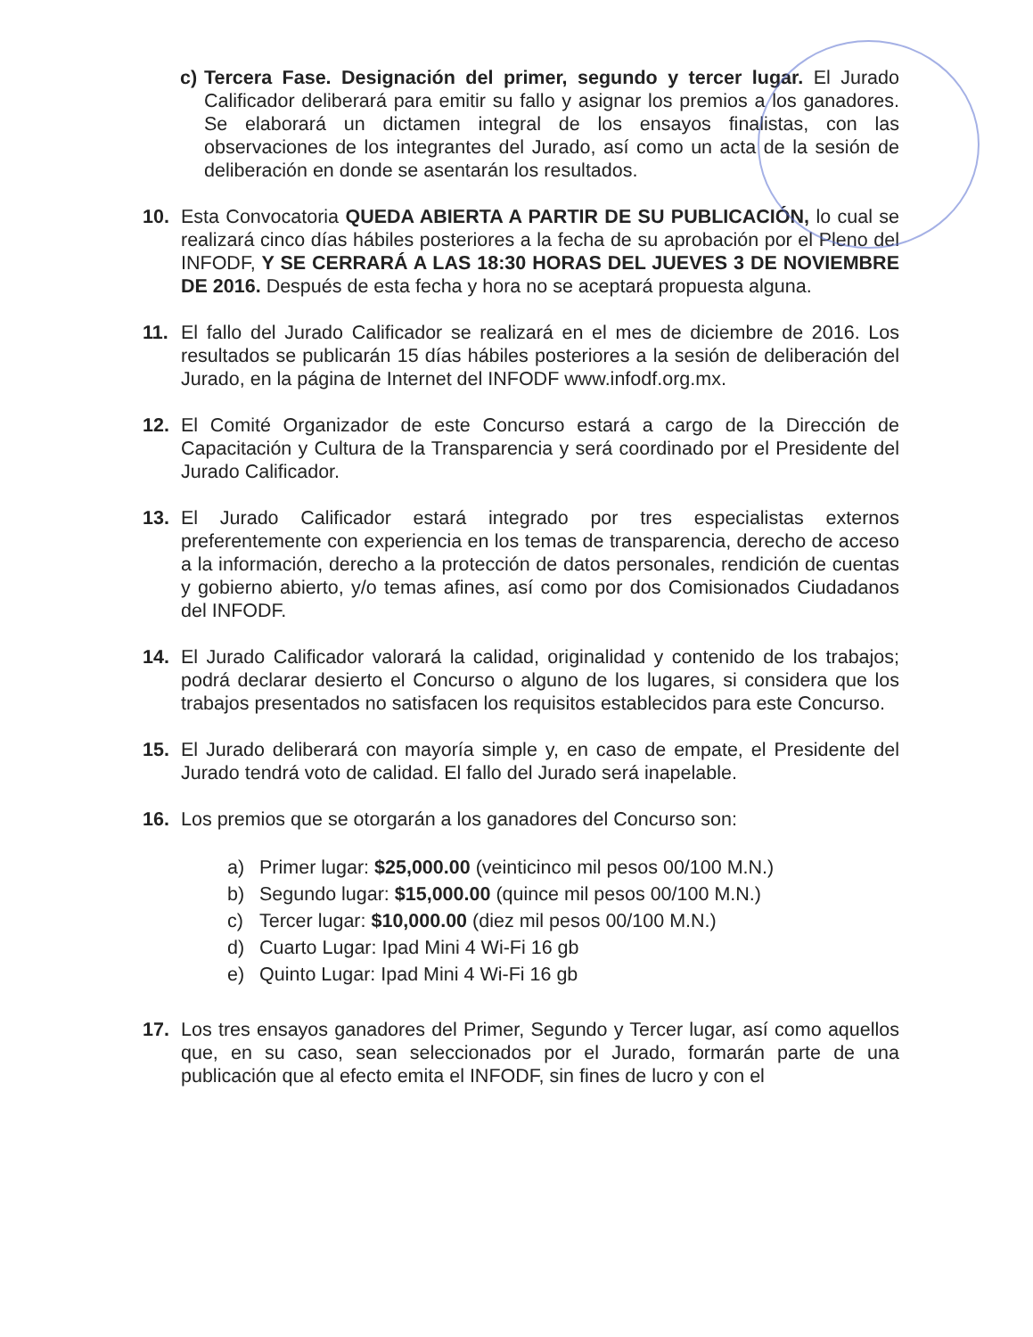c) Tercera Fase. Designación del primer, segundo y tercer lugar. El Jurado Calificador deliberará para emitir su fallo y asignar los premios a los ganadores. Se elaborará un dictamen integral de los ensayos finalistas, con las observaciones de los integrantes del Jurado, así como un acta de la sesión de deliberación en donde se asentarán los resultados.
10. Esta Convocatoria QUEDA ABIERTA A PARTIR DE SU PUBLICACIÓN, lo cual se realizará cinco días hábiles posteriores a la fecha de su aprobación por el Pleno del INFODF, Y SE CERRARÁ A LAS 18:30 HORAS DEL JUEVES 3 DE NOVIEMBRE DE 2016. Después de esta fecha y hora no se aceptará propuesta alguna.
11. El fallo del Jurado Calificador se realizará en el mes de diciembre de 2016. Los resultados se publicarán 15 días hábiles posteriores a la sesión de deliberación del Jurado, en la página de Internet del INFODF www.infodf.org.mx.
12. El Comité Organizador de este Concurso estará a cargo de la Dirección de Capacitación y Cultura de la Transparencia y será coordinado por el Presidente del Jurado Calificador.
13. El Jurado Calificador estará integrado por tres especialistas externos preferentemente con experiencia en los temas de transparencia, derecho de acceso a la información, derecho a la protección de datos personales, rendición de cuentas y gobierno abierto, y/o temas afines, así como por dos Comisionados Ciudadanos del INFODF.
14. El Jurado Calificador valorará la calidad, originalidad y contenido de los trabajos; podrá declarar desierto el Concurso o alguno de los lugares, si considera que los trabajos presentados no satisfacen los requisitos establecidos para este Concurso.
15. El Jurado deliberará con mayoría simple y, en caso de empate, el Presidente del Jurado tendrá voto de calidad. El fallo del Jurado será inapelable.
16. Los premios que se otorgarán a los ganadores del Concurso son:
a) Primer lugar: $25,000.00 (veinticinco mil pesos 00/100 M.N.)
b) Segundo lugar: $15,000.00 (quince mil pesos 00/100 M.N.)
c) Tercer lugar: $10,000.00 (diez mil pesos 00/100 M.N.)
d) Cuarto Lugar: Ipad Mini 4 Wi-Fi 16 gb
e) Quinto Lugar: Ipad Mini 4 Wi-Fi 16 gb
17. Los tres ensayos ganadores del Primer, Segundo y Tercer lugar, así como aquellos que, en su caso, sean seleccionados por el Jurado, formarán parte de una publicación que al efecto emita el INFODF, sin fines de lucro y con el